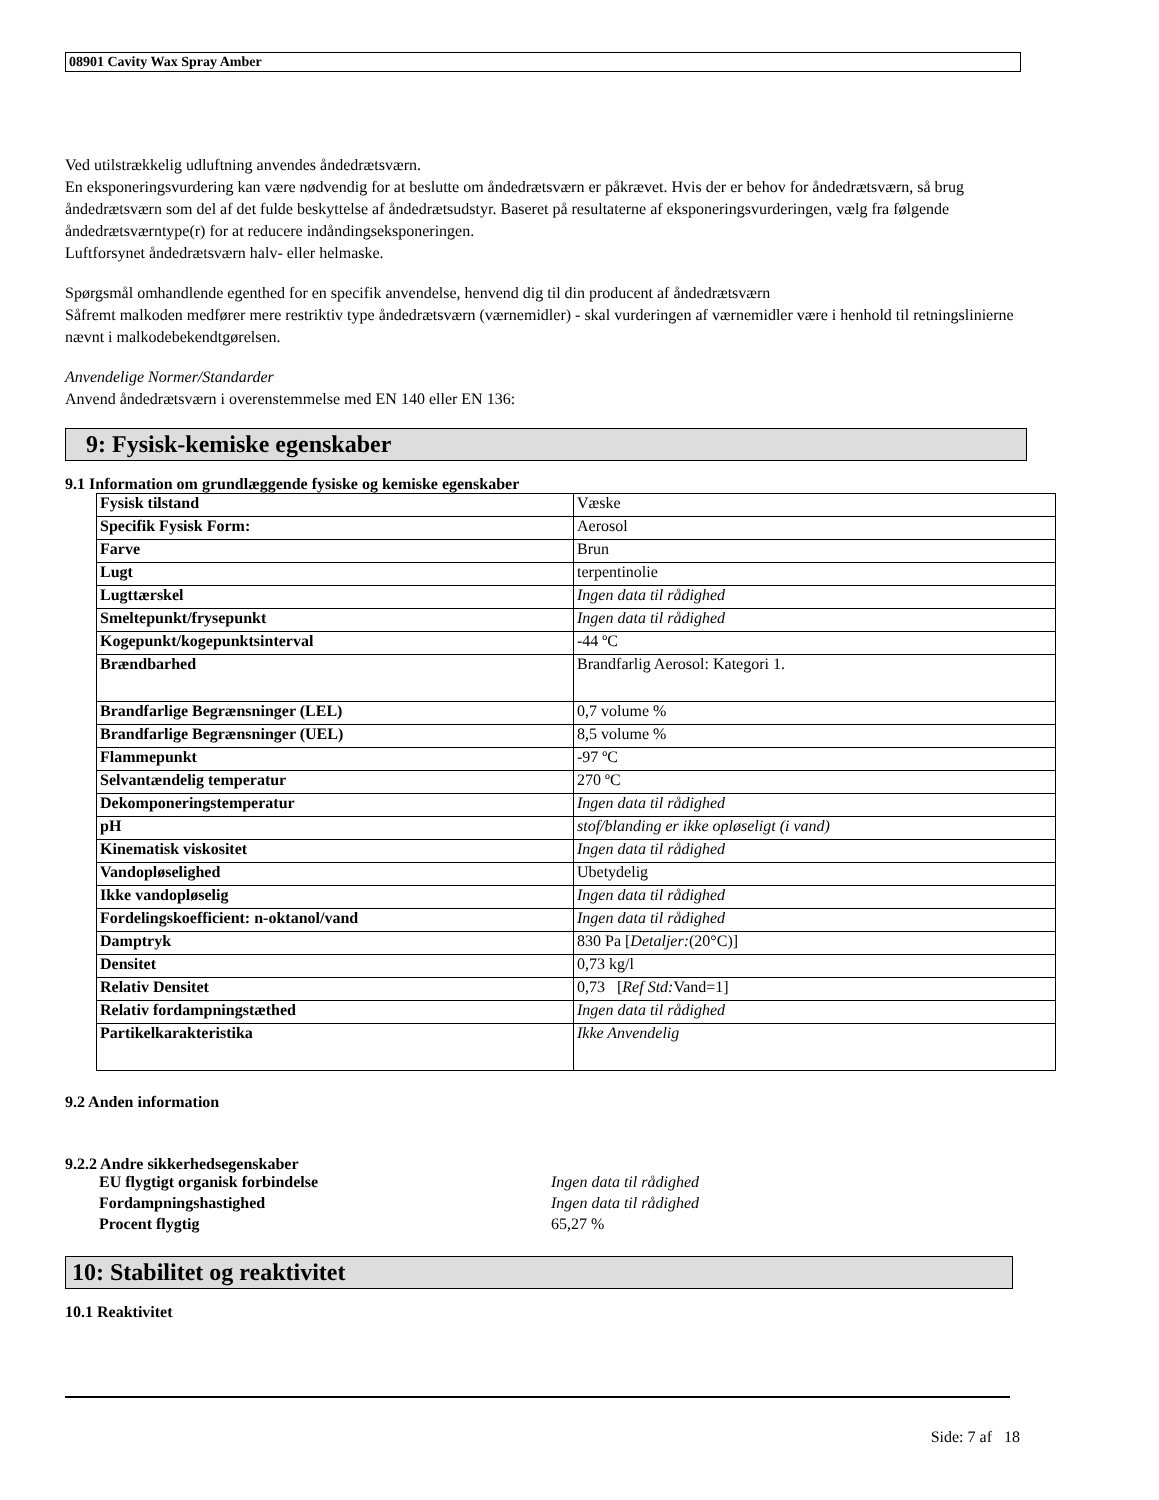08901 Cavity Wax Spray Amber
Ved utilstrækkelig udluftning anvendes åndedrætsværn.
En eksponeringsvurdering kan være nødvendig for at beslutte om åndedrætsværn er påkrævet. Hvis der er behov for åndedrætsværn, så brug åndedrætsværn som del af det fulde beskyttelse af åndedrætsudstyr. Baseret på resultaterne af eksponeringsvurderingen, vælg fra følgende åndedrætsværntype(r) for at reducere indåndingseksponeringen.
Luftforsynet åndedrætsværn halv- eller helmaske.
Spørgsmål omhandlende egenthed for en specifik anvendelse, henvend dig til din producent af åndedrætsværn
Såfremt malkoden medfører mere restriktiv type åndedrætsværn (værnemidler) - skal vurderingen af værnemidler være i henhold til retningslinierne nævnt i malkodebekendtgørelsen.
Anvendelige Normer/Standarder
Anvend åndedrætsværn i overenstemmelse med EN 140 eller EN 136:
9: Fysisk-kemiske egenskaber
9.1 Information om grundlæggende fysiske og kemiske egenskaber
| Fysisk tilstand | Væske |
| Specifik Fysisk Form: | Aerosol |
| Farve | Brun |
| Lugt | terpentinolie |
| Lugttærskel | Ingen data til rådighed |
| Smeltepunkt/frysepunkt | Ingen data til rådighed |
| Kogepunkt/kogepunktsinterval | -44 ºC |
| Brændbarhed | Brandfarlig Aerosol: Kategori 1. |
| Brandfarlige Begrænsninger (LEL) | 0,7 volume % |
| Brandfarlige Begrænsninger (UEL) | 8,5 volume % |
| Flammepunkt | -97 ºC |
| Selvantændelig temperatur | 270 ºC |
| Dekomponeringstemperatur | Ingen data til rådighed |
| pH | stof/blanding er ikke opløseligt (i vand) |
| Kinematisk viskositet | Ingen data til rådighed |
| Vandopløselighed | Ubetydelig |
| Ikke vandopløselig | Ingen data til rådighed |
| Fordelingskoefficient: n-oktanol/vand | Ingen data til rådighed |
| Damptryk | 830 Pa [ Detaljer: (20°C)] |
| Densitet | 0,73 kg/l |
| Relativ Densitet | 0,73 [ Ref Std: Vand=1] |
| Relativ fordampningstæthed | Ingen data til rådighed |
| Partikelkarakteristika | Ikke Anvendelig |
9.2 Anden information
9.2.2 Andre sikkerhedsegenskaber
| EU flygtigt organisk forbindelse | Ingen data til rådighed |
| Fordampningshastighed | Ingen data til rådighed |
| Procent flygtig | 65,27 % |
10: Stabilitet og reaktivitet
10.1 Reaktivitet
Side: 7 af 18